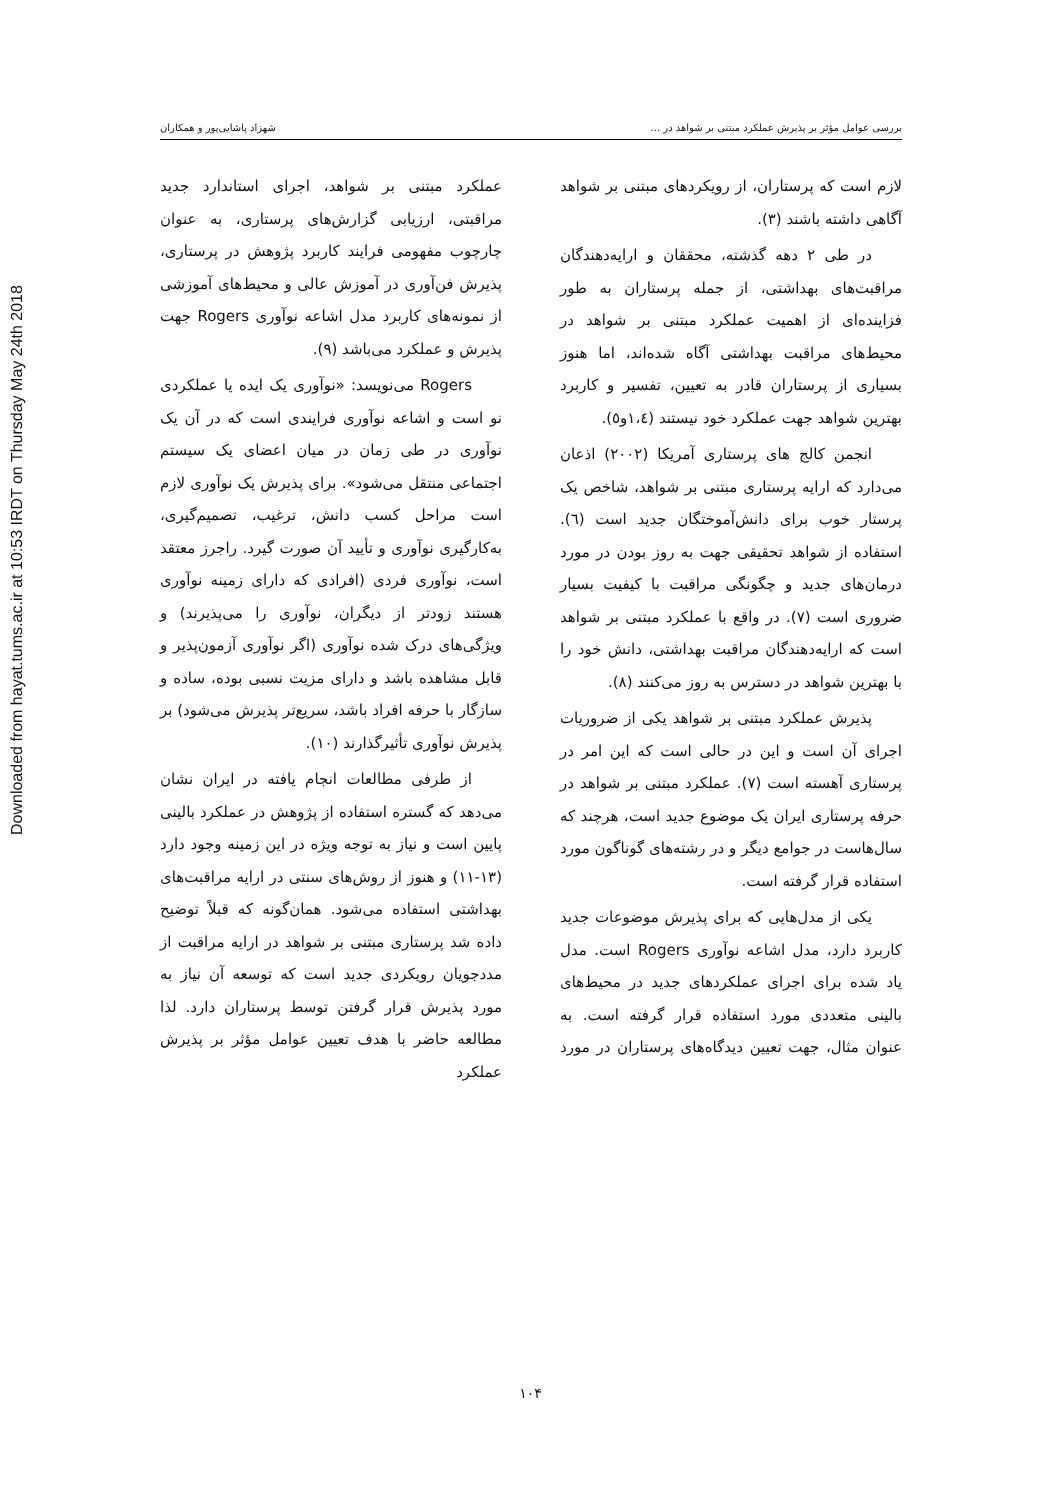Downloaded from hayat.tums.ac.ir at 10:53 IRDT on Thursday May 24th 2018
بررسی عوامل مؤثر بر پذیرش عملکرد مبتنی بر شواهد در ... شهزاد پاشایی‌پور و همکاران
لازم است که پرستاران، از رویکردهای مبتنی بر شواهد آگاهی داشته باشند (۳).
در طی ۲ دهه گذشته، محققان و ارایه‌دهندگان مراقبت‌های بهداشتی، از جمله پرستاران به طور فزاینده‌ای از اهمیت عملکرد مبتنی بر شواهد در محیط‌های مراقبت بهداشتی آگاه شده‌اند، اما هنوز بسیاری از پرستاران قادر به تعیین، تفسیر و کاربرد بهترین شواهد جهت عملکرد خود نیستند (۱،٤و٥).
انجمن کالج های پرستاری آمریکا (۲۰۰۲) اذعان می‌دارد که ارایه پرستاری مبتنی بر شواهد، شاخص یک پرستار خوب برای دانش‌آموختگان جدید است (٦). استفاده از شواهد تحقیقی جهت به روز بودن در مورد درمان‌های جدید و چگونگی مراقبت با کیفیت بسیار ضروری است (۷). در واقع با عملکرد مبتنی بر شواهد است که ارایه‌دهندگان مراقبت بهداشتی، دانش خود را با بهترین شواهد در دسترس به روز می‌کنند (۸).
پذیرش عملکرد مبتنی بر شواهد یکی از ضروریات اجرای آن است و این در حالی است که این امر در پرستاری آهسته است (۷). عملکرد مبتنی بر شواهد در حرفه پرستاری ایران یک موضوع جدید است، هرچند که سال‌هاست در جوامع دیگر و در رشته‌های گوناگون مورد استفاده قرار گرفته است.
یکی از مدل‌هایی که برای پذیرش موضوعات جدید کاربرد دارد، مدل اشاعه نوآوری Rogers است. مدل یاد شده برای اجرای عملکردهای جدید در محیط‌های بالینی متعددی مورد استفاده قرار گرفته است. به عنوان مثال، جهت تعیین دیدگاه‌های پرستاران در مورد عملکرد مبتنی بر شواهد، اجرای استاندارد جدید مراقبتی، ارزیابی گزارش‌های پرستاری، به عنوان چارچوب مفهومی فرایند کاربرد پژوهش در پرستاری، پذیرش فن‌آوری در آموزش عالی و محیط‌های آموزشی از نمونه‌های کاربرد مدل اشاعه نوآوری Rogers جهت پذیرش و عملکرد می‌باشد (۹).
Rogers می‌نویسد: «نوآوری یک ایده یا عملکردی نو است و اشاعه نوآوری فرایندی است که در آن یک نوآوری در طی زمان در میان اعضای یک سیستم اجتماعی منتقل می‌شود». برای پذیرش یک نوآوری لازم است مراحل کسب دانش، ترغیب، تصمیم‌گیری، به‌کارگیری نوآوری و تأیید آن صورت گیرد. راجرز معتقد است، نوآوری فردی (افرادی که دارای زمینه نوآوری هستند زودتر از دیگران، نوآوری را می‌پذیرند) و ویژگی‌های درک شده نوآوری (اگر نوآوری آزمون‌پذیر و قابل مشاهده باشد و دارای مزیت نسبی بوده، ساده و سازگار با حرفه افراد باشد، سریع‌تر پذیرش می‌شود) بر پذیرش نوآوری تأثیرگذارند (۱۰).
از طرفی مطالعات انجام یافته در ایران نشان می‌دهد که گستره استفاده از پژوهش در عملکرد بالینی پایین است و نیاز به توجه ویژه در این زمینه وجود دارد (۱۳-۱۱) و هنوز از روش‌های سنتی در ارایه مراقبت‌های بهداشتی استفاده می‌شود. همان‌گونه که قبلاً توضیح داده شد پرستاری مبتنی بر شواهد در ارایه مراقبت از مددجویان رویکردی جدید است که توسعه آن نیاز به مورد پذیرش قرار گرفتن توسط پرستاران دارد. لذا مطالعه حاضر با هدف تعیین عوامل مؤثر بر پذیرش عملکرد
۱۰۴